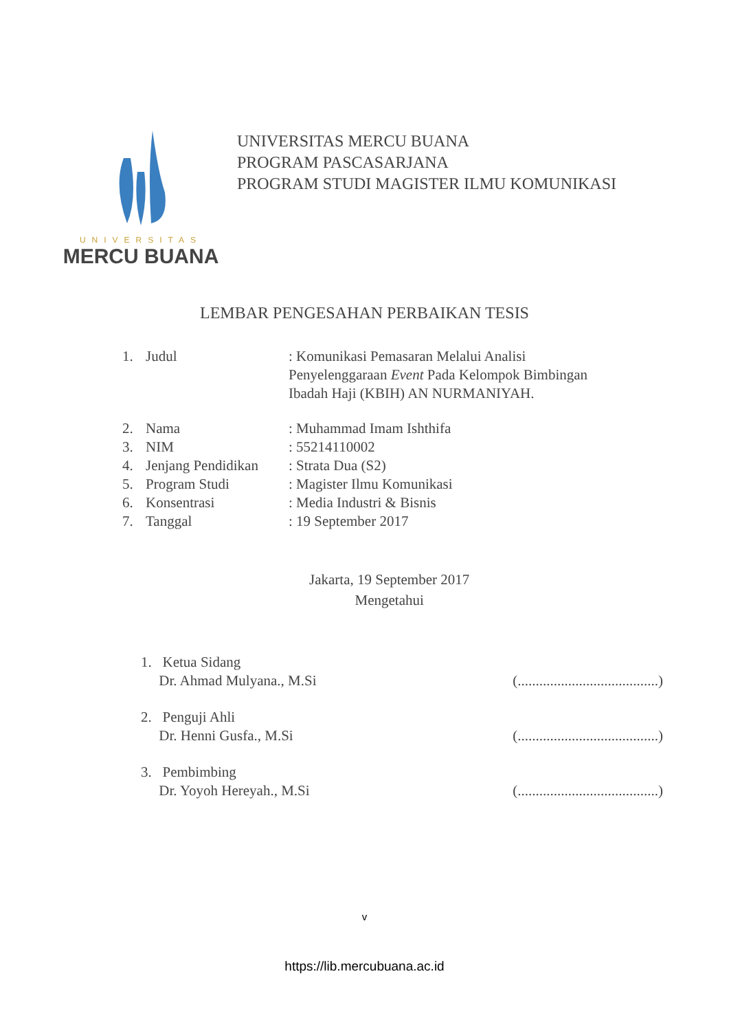UNIVERSITAS
MERCU BUANA
UNIVERSITAS MERCU BUANA
PROGRAM PASCASARJANA
PROGRAM STUDI MAGISTER ILMU KOMUNIKASI
LEMBAR PENGESAHAN PERBAIKAN TESIS
1. Judul: Komunikasi Pemasaran Melalui Analisi Penyelenggaraan Event Pada Kelompok Bimbingan Ibadah Haji (KBIH) AN NURMANIYAH.
2. Nama: Muhammad Imam Ishthifa
3. NIM: 55214110002
4. Jenjang Pendidikan: Strata Dua (S2)
5. Program Studi: Magister Ilmu Komunikasi
6. Konsentrasi: Media Industri & Bisnis
7. Tanggal: 19 September 2017
Jakarta, 19 September 2017
Mengetahui
1. Ketua Sidang
Dr. Ahmad Mulyana., M.Si
(.......................................)
2. Penguji Ahli
Dr. Henni Gusfa., M.Si
(.......................................)
3. Pembimbing
Dr. Yoyoh Hereyah., M.Si
(.......................................)
v
https://lib.mercubuana.ac.id